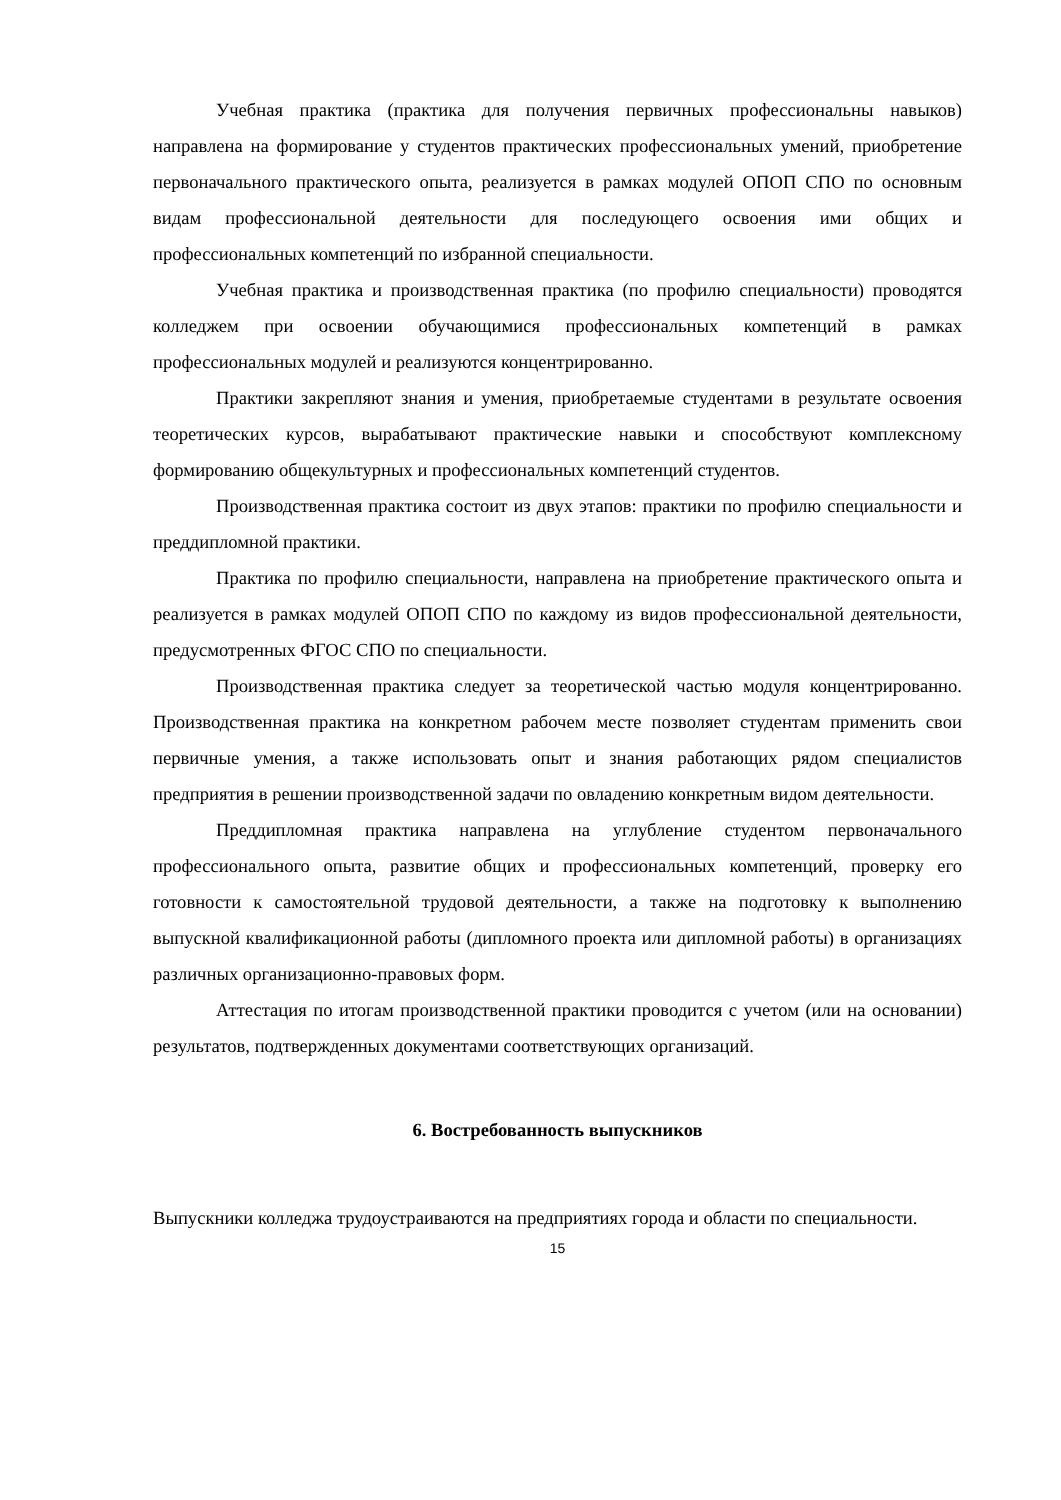Учебная практика (практика для получения первичных профессиональны навыков) направлена на формирование у студентов практических профессиональных умений, приобретение первоначального практического опыта, реализуется в рамках модулей ОПОП СПО по основным видам профессиональной деятельности для последующего освоения ими общих и профессиональных компетенций по избранной специальности.
Учебная практика и производственная практика (по профилю специальности) проводятся колледжем при освоении обучающимися профессиональных компетенций в рамках профессиональных модулей и реализуются концентрированно.
Практики закрепляют знания и умения, приобретаемые студентами в результате освоения теоретических курсов, вырабатывают практические навыки и способствуют комплексному формированию общекультурных и профессиональных компетенций студентов.
Производственная практика состоит из двух этапов: практики по профилю специальности и преддипломной практики.
Практика по профилю специальности, направлена на приобретение практического опыта и реализуется в рамках модулей ОПОП СПО по каждому из видов профессиональной деятельности, предусмотренных ФГОС СПО по специальности.
Производственная практика следует за теоретической частью модуля концентрированно. Производственная практика на конкретном рабочем месте позволяет студентам применить свои первичные умения, а также использовать опыт и знания работающих рядом специалистов предприятия в решении производственной задачи по овладению конкретным видом деятельности.
Преддипломная практика направлена на углубление студентом первоначального профессионального опыта, развитие общих и профессиональных компетенций, проверку его готовности к самостоятельной трудовой деятельности, а также на подготовку к выполнению выпускной квалификационной работы (дипломного проекта или дипломной работы) в организациях различных организационно-правовых форм.
Аттестация по итогам производственной практики проводится с учетом (или на основании) результатов, подтвержденных документами соответствующих организаций.
6. Востребованность выпускников
Выпускники колледжа трудоустраиваются на предприятиях города и области по специальности.
15